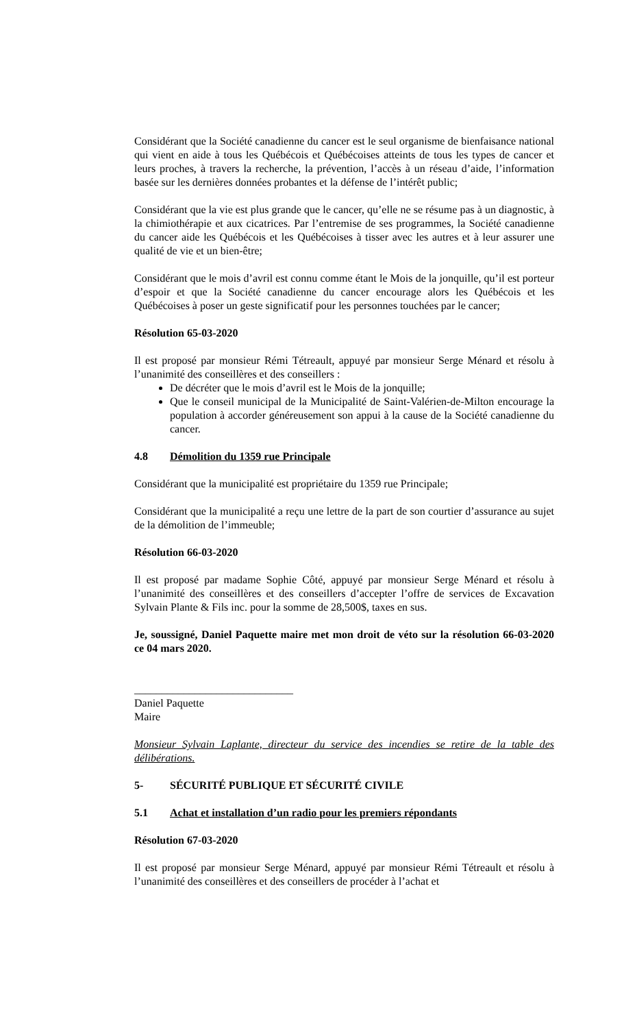Considérant que la Société canadienne du cancer est le seul organisme de bienfaisance national qui vient en aide à tous les Québécois et Québécoises atteints de tous les types de cancer et leurs proches, à travers la recherche, la prévention, l’accès à un réseau d’aide, l’information basée sur les dernières données probantes et la défense de l’intérêt public;
Considérant que la vie est plus grande que le cancer, qu’elle ne se résume pas à un diagnostic, à la chimiothérapie et aux cicatrices. Par l’entremise de ses programmes, la Société canadienne du cancer aide les Québécois et les Québécoises à tisser avec les autres et à leur assurer une qualité de vie et un bien-être;
Considérant que le mois d’avril est connu comme étant le Mois de la jonquille, qu’il est porteur d’espoir et que la Société canadienne du cancer encourage alors les Québécois et les Québécoises à poser un geste significatif pour les personnes touchées par le cancer;
Résolution 65-03-2020
Il est proposé par monsieur Rémi Tétreault, appuyé par monsieur Serge Ménard et résolu à l’unanimité des conseillères et des conseillers :
De décréter que le mois d’avril est le Mois de la jonquille;
Que le conseil municipal de la Municipalité de Saint-Valérien-de-Milton encourage la population à accorder généreusement son appui à la cause de la Société canadienne du cancer.
4.8 Démolition du 1359 rue Principale
Considérant que la municipalité est propriétaire du 1359 rue Principale;
Considérant que la municipalité a reçu une lettre de la part de son courtier d’assurance au sujet de la démolition de l’immeuble;
Résolution 66-03-2020
Il est proposé par madame Sophie Côté, appuyé par monsieur Serge Ménard et résolu à l’unanimité des conseillères et des conseillers d’accepter l’offre de services de Excavation Sylvain Plante & Fils inc. pour la somme de 28,500$, taxes en sus.
Je, soussigné, Daniel Paquette maire met mon droit de véto sur la résolution 66-03-2020 ce 04 mars 2020.
_____________________________
Daniel Paquette
Maire
Monsieur Sylvain Laplante, directeur du service des incendies se retire de la table des délibérations.
5- SÉCURITÉ PUBLIQUE ET SÉCURITÉ CIVILE
5.1 Achat et installation d’un radio pour les premiers répondants
Résolution 67-03-2020
Il est proposé par monsieur Serge Ménard, appuyé par monsieur Rémi Tétreault et résolu à l’unanimité des conseillères et des conseillers de procéder à l’achat et